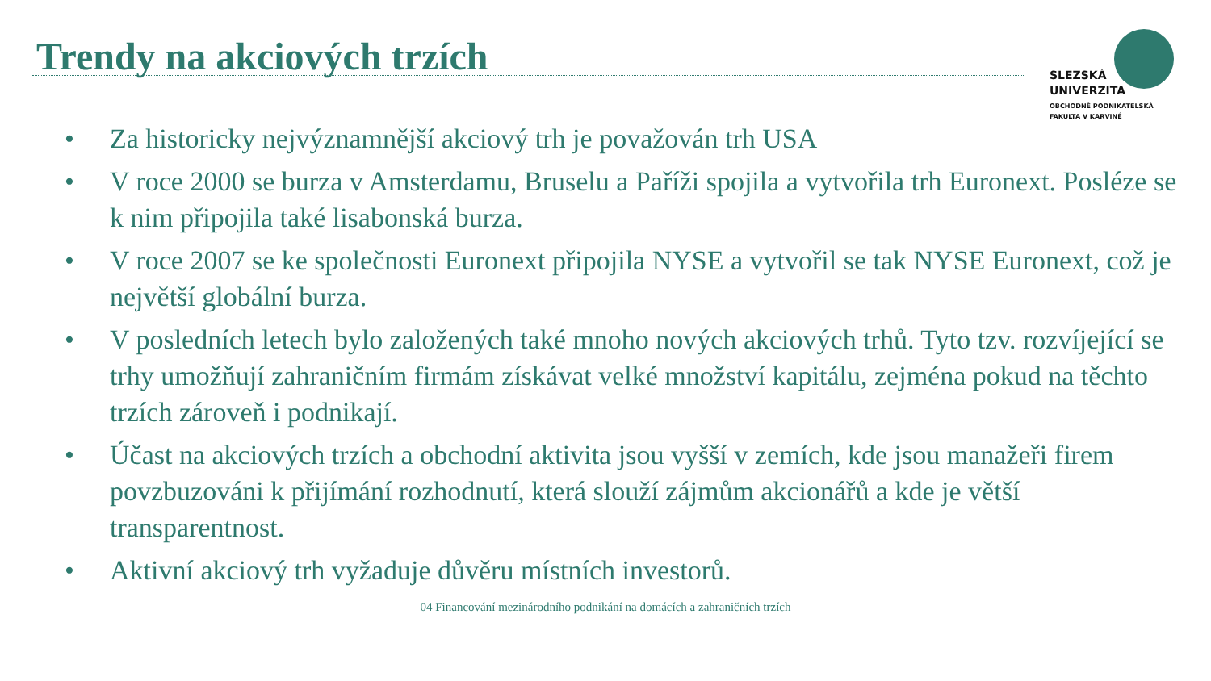Trendy na akciových trzích
SLEZSKÁ
UNIVERZITA
OBCHODNĚ PODNIKATELSKÁ
FAKULTA V KARVINÉ
• Za historicky nejvýznamnější akciový trh je považován trh USA
• V roce 2000 se burza v Amsterdamu, Bruselu a Paříži spojila a vytvořila trh Euronext. Posléze se k nim připojila také lisabonská burza.
• V roce 2007 se ke společnosti Euronext připojila NYSE a vytvořil se tak NYSE Euronext, což je největší globální burza.
• V posledních letech bylo založených také mnoho nových akciových trhů. Tyto tzv. rozvíjející se trhy umožňují zahraničním firmám získávat velké množství kapitálu, zejména pokud na těchto trzích zároveň i podnikají.
• Účast na akciových trzích a obchodní aktivita jsou vyšší v zemích, kde jsou manažeři firem povzbuzováni k přijímání rozhodnutí, která slouží zájmům akcionářů a kde je větší transparentnost.
• Aktivní akciový trh vyžaduje důvěru místních investorů.
04 Financování mezinárodního podnikání na domácích a zahraničních trzích